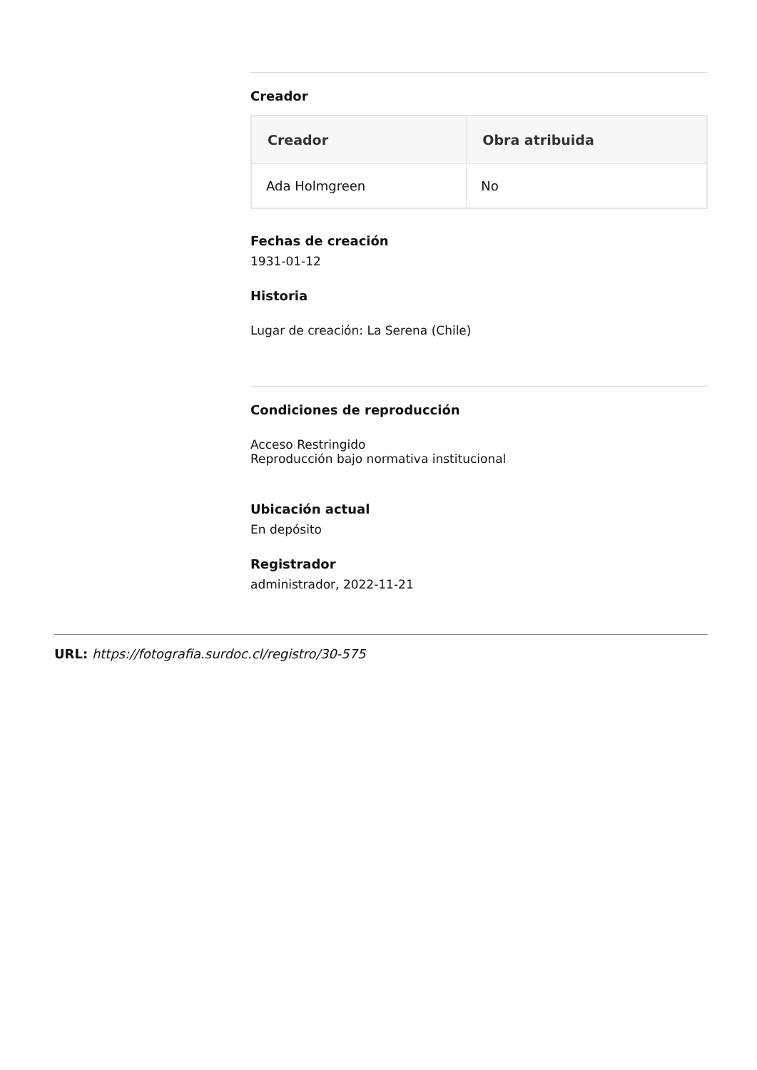Creador
| Creador | Obra atribuida |
| --- | --- |
| Ada Holmgreen | No |
Fechas de creación
1931-01-12
Historia
Lugar de creación: La Serena (Chile)
Condiciones de reproducción
Acceso Restringido
Reproducción bajo normativa institucional
Ubicación actual
En depósito
Registrador
administrador, 2022-11-21
URL: https://fotografia.surdoc.cl/registro/30-575